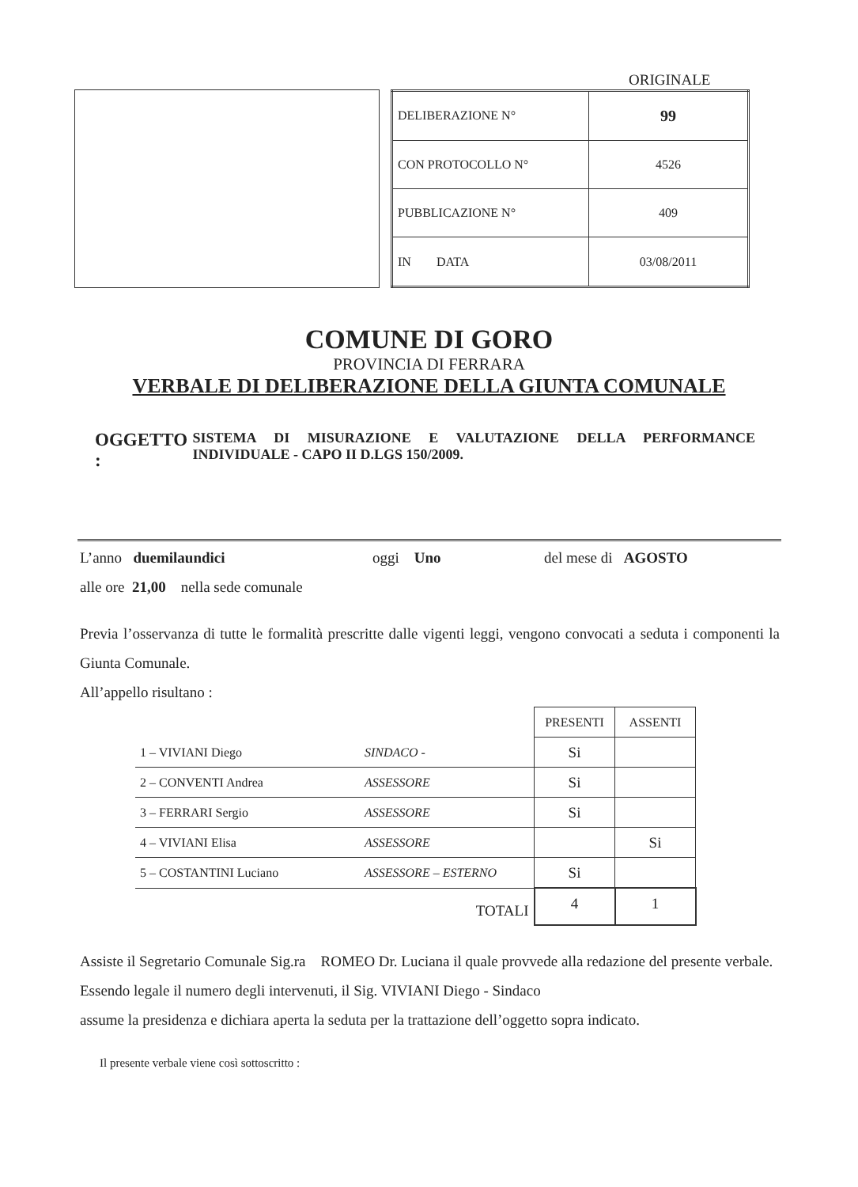ORIGINALE
| DELIBERAZIONE N° | 99 |
| CON PROTOCOLLO N° | 4526 |
| PUBBLICAZIONE N° | 409 |
| IN DATA | 03/08/2011 |
COMUNE DI GORO
PROVINCIA DI FERRARA
VERBALE DI DELIBERAZIONE DELLA GIUNTA COMUNALE
OGGETTO :
SISTEMA DI MISURAZIONE E VALUTAZIONE DELLA PERFORMANCE INDIVIDUALE - CAPO II D.LGS 150/2009.
L’anno duemilaundici oggi Uno del mese di AGOSTO
alle ore 21,00 nella sede comunale
Previa l’osservanza di tutte le formalità prescritte dalle vigenti leggi, vengono convocati a seduta i componenti la Giunta Comunale.
All’appello risultano :
| | | PRESENTI | ASSENTI |
| 1 – VIVIANI Diego | SINDACO - | Si | |
| 2 – CONVENTI Andrea | ASSESSORE | Si | |
| 3 – FERRARI Sergio | ASSESSORE | Si | |
| 4 – VIVIANI Elisa | ASSESSORE | | Si |
| 5 – COSTANTINI Luciano | ASSESSORE – ESTERNO | Si | |
| | TOTALI | 4 | 1 |
Assiste il Segretario Comunale Sig.ra ROMEO Dr. Luciana il quale provvede alla redazione del presente verbale.
Essendo legale il numero degli intervenuti, il Sig. VIVIANI Diego - Sindaco
assume la presidenza e dichiara aperta la seduta per la trattazione dell’oggetto sopra indicato.
Il presente verbale viene così sottoscritto :